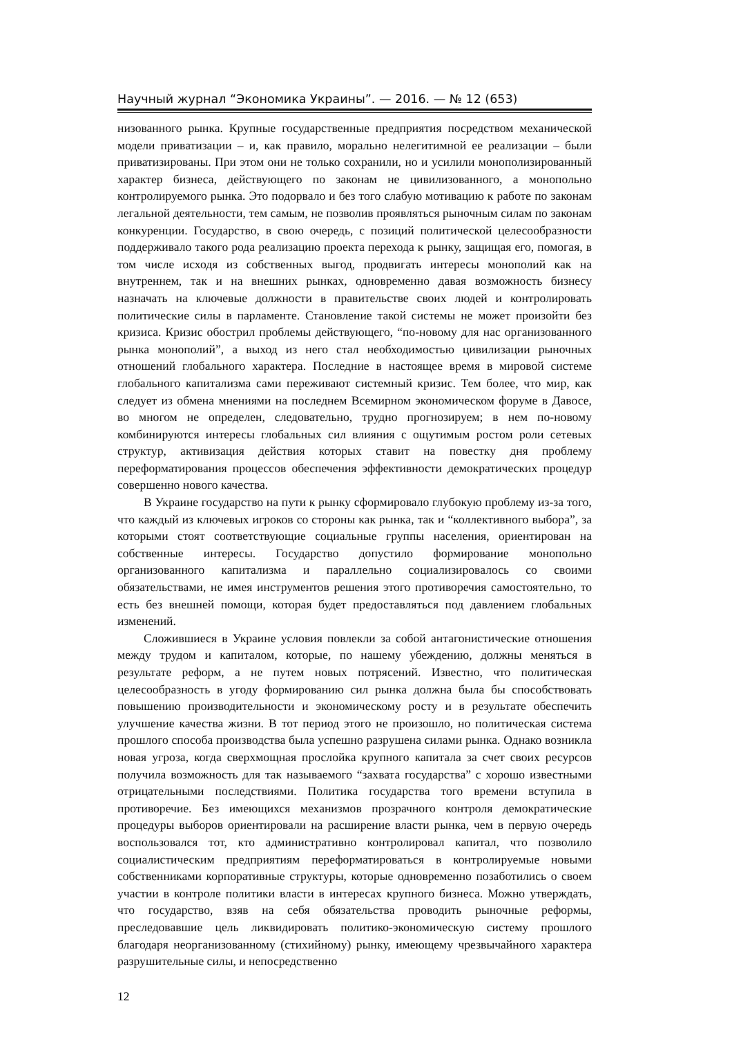Научный журнал “Экономика Украины”. — 2016. — № 12 (653)
низованного рынка. Крупные государственные предприятия посредством механической модели приватизации – и, как правило, морально нелегитимной ее реализации – были приватизированы. При этом они не только сохранили, но и усилили монополизированный характер бизнеса, действующего по законам не цивилизованного, а монопольно контролируемого рынка. Это подорвало и без того слабую мотивацию к работе по законам легальной деятельности, тем самым, не позволив проявляться рыночным силам по законам конкуренции. Государство, в свою очередь, с позиций политической целесообразности поддерживало такого рода реализацию проекта перехода к рынку, защищая его, помогая, в том числе исходя из собственных выгод, продвигать интересы монополий как на внутреннем, так и на внешних рынках, одновременно давая возможность бизнесу назначать на ключевые должности в правительстве своих людей и контролировать политические силы в парламенте. Становление такой системы не может произойти без кризиса. Кризис обострил проблемы действующего, “по-новому для нас организованного рынка монополий”, а выход из него стал необходимостью цивилизации рыночных отношений глобального характера. Последние в настоящее время в мировой системе глобального капитализма сами переживают системный кризис. Тем более, что мир, как следует из обмена мнениями на последнем Всемирном экономическом форуме в Давосе, во многом не определен, следовательно, трудно прогнозируем; в нем по-новому комбинируются интересы глобальных сил влияния с ощутимым ростом роли сетевых структур, активизация действия которых ставит на повестку дня проблему переформатирования процессов обеспечения эффективности демократических процедур совершенно нового качества.
В Украине государство на пути к рынку сформировало глубокую проблему из-за того, что каждый из ключевых игроков со стороны как рынка, так и “коллективного выбора”, за которыми стоят соответствующие социальные группы населения, ориентирован на собственные интересы. Государство допустило формирование монопольно организованного капитализма и параллельно социализировалось со своими обязательствами, не имея инструментов решения этого противоречия самостоятельно, то есть без внешней помощи, которая будет предоставляться под давлением глобальных изменений.
Сложившиеся в Украине условия повлекли за собой антагонистические отношения между трудом и капиталом, которые, по нашему убеждению, должны меняться в результате реформ, а не путем новых потрясений. Известно, что политическая целесообразность в угоду формированию сил рынка должна была бы способствовать повышению производительности и экономическому росту и в результате обеспечить улучшение качества жизни. В тот период этого не произошло, но политическая система прошлого способа производства была успешно разрушена силами рынка. Однако возникла новая угроза, когда сверхмощная прослойка крупного капитала за счет своих ресурсов получила возможность для так называемого “захвата государства” с хорошо известными отрицательными последствиями. Политика государства того времени вступила в противоречие. Без имеющихся механизмов прозрачного контроля демократические процедуры выборов ориентировали на расширение власти рынка, чем в первую очередь воспользовался тот, кто административно контролировал капитал, что позволило социалистическим предприятиям переформатироваться в контролируемые новыми собственниками корпоративные структуры, которые одновременно позаботились о своем участии в контроле политики власти в интересах крупного бизнеса. Можно утверждать, что государство, взяв на себя обязательства проводить рыночные реформы, преследовавшие цель ликвидировать политико-экономическую систему прошлого благодаря неорганизованному (стихийному) рынку, имеющему чрезвычайного характера разрушительные силы, и непосредственно
12